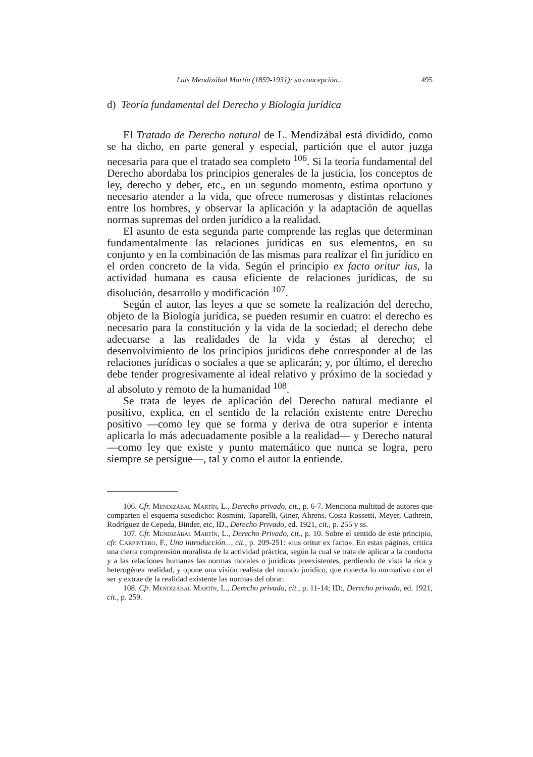Luis Mendizábal Martín (1859-1931): su concepción... 495
d) Teoría fundamental del Derecho y Biología jurídica
El Tratado de Derecho natural de L. Mendizábal está dividido, como se ha dicho, en parte general y especial, partición que el autor juzga necesaria para que el tratado sea completo <sup>106</sup>. Si la teoría fundamental del Derecho abordaba los principios generales de la justicia, los conceptos de ley, derecho y deber, etc., en un segundo momento, estima oportuno y necesario atender a la vida, que ofrece numerosas y distintas relaciones entre los hombres, y observar la aplicación y la adaptación de aquellas normas supremas del orden jurídico a la realidad.
El asunto de esta segunda parte comprende las reglas que determinan fundamentalmente las relaciones jurídicas en sus elementos, en su conjunto y en la combinación de las mismas para realizar el fin jurídico en el orden concreto de la vida. Según el principio ex facto oritur ius, la actividad humana es causa eficiente de relaciones jurídicas, de su disolución, desarrollo y modificación <sup>107</sup>.
Según el autor, las leyes a que se somete la realización del derecho, objeto de la Biología jurídica, se pueden resumir en cuatro: el derecho es necesario para la constitución y la vida de la sociedad; el derecho debe adecuarse a las realidades de la vida y éstas al derecho; el desenvolvimiento de los principios jurídicos debe corresponder al de las relaciones jurídicas o sociales a que se aplicarán; y, por último, el derecho debe tender progresivamente al ideal relativo y próximo de la sociedad y al absoluto y remoto de la humanidad <sup>108</sup>.
Se trata de leyes de aplicación del Derecho natural mediante el positivo, explica, en el sentido de la relación existente entre Derecho positivo —como ley que se forma y deriva de otra superior e intenta aplicarla lo más adecuadamente posible a la realidad— y Derecho natural —como ley que existe y punto matemático que nunca se logra, pero siempre se persigue—, tal y como el autor la entiende.
106. Cfr. Mendizábal Martín, L., Derecho privado, cit., p. 6-7. Menciona multitud de autores que comparten el esquema susodicho: Rosmini, Taparelli, Giner, Ahrens, Costa Rossetti, Meyer, Cathrein, Rodríguez de Cepeda, Binder, etc, ID., Derecho Privado, ed. 1921, cit., p. 255 y ss.
107. Cfr. Mendizábal Martín, L., Derecho Privado, cit., p. 10. Sobre el sentido de este principio, cfr. Carpintero, F., Una introducción..., cit., p. 209-251: «ius oritur ex facto». En estas páginas, critica una cierta comprensión moralista de la actividad práctica, según la cual se trata de aplicar a la conducta y a las relaciones humanas las normas morales o jurídicas preexistentes, perdiendo de vista la rica y heterogénea realidad, y opone una visión realista del mundo jurídico, que conecta lo normativo con el ser y extrae de la realidad existente las normas del obrar.
108. Cfr. Mendizábal Martín, L., Derecho privado, cit., p. 11-14; ID:, Derecho privado, ed. 1921, cit., p. 259.